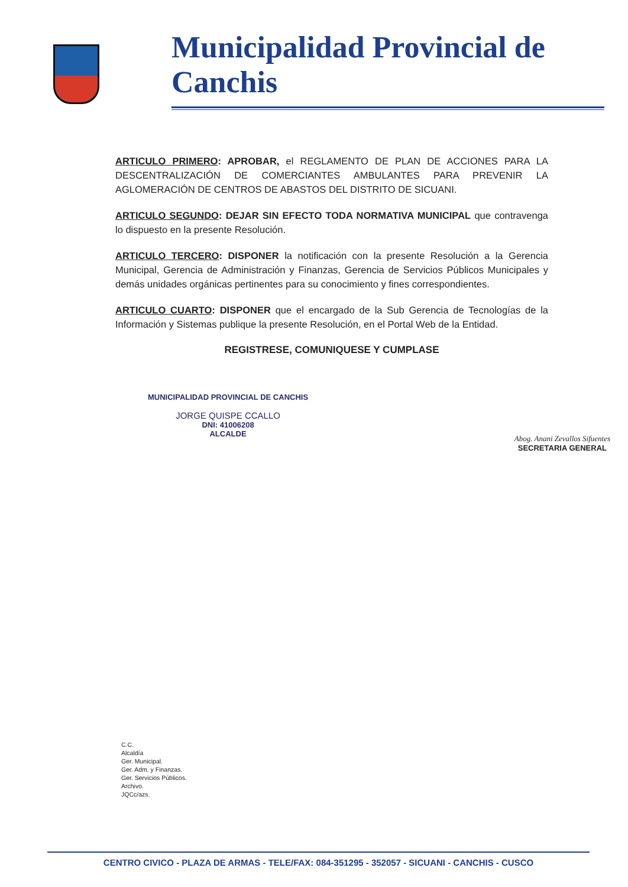Municipalidad Provincial de Canchis
ARTICULO PRIMERO: APROBAR, el REGLAMENTO DE PLAN DE ACCIONES PARA LA DESCENTRALIZACIÓN DE COMERCIANTES AMBULANTES PARA PREVENIR LA AGLOMERACIÓN DE CENTROS DE ABASTOS DEL DISTRITO DE SICUANI.
ARTICULO SEGUNDO: DEJAR SIN EFECTO TODA NORMATIVA MUNICIPAL que contravenga lo dispuesto en la presente Resolución.
ARTICULO TERCERO: DISPONER la notificación con la presente Resolución a la Gerencia Municipal, Gerencia de Administración y Finanzas, Gerencia de Servicios Públicos Municipales y demás unidades orgánicas pertinentes para su conocimiento y fines correspondientes.
ARTICULO CUARTO: DISPONER que el encargado de la Sub Gerencia de Tecnologías de la Información y Sistemas publique la presente Resolución, en el Portal Web de la Entidad.
REGISTRESE, COMUNIQUESE Y CUMPLASE
MUNICIPALIDAD PROVINCIAL DE CANCHIS
JORGE QUISPE CCALLO
DNI: 41006208
ALCALDE
Abog. Anani Zevallos Sifuentes
SECRETARIA GENERAL
C.C.
Alcaldía
Ger. Municipal.
Ger. Adm. y Finanzas.
Ger. Servicios Públicos.
Archivo.
JQCc/azs.
CENTRO CIVICO - PLAZA DE ARMAS - TELE/FAX: 084-351295 - 352057 - SICUANI - CANCHIS - CUSCO